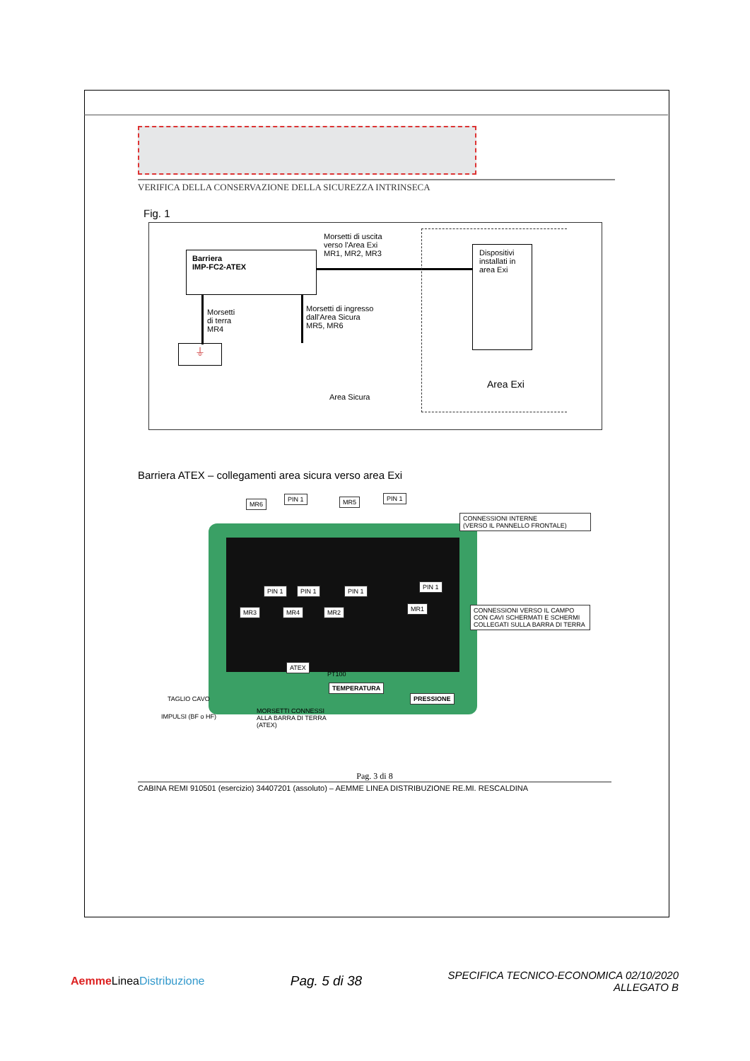VERIFICA DELLA CONSERVAZIONE DELLA SICUREZZA INTRINSECA
Fig. 1
Barriera
IMP-FC2-ATEX
Morsetti di uscita
verso l'Area Exi
MR1, MR2, MR3
Dispositivi installati in area Exi
Morsetti
di terra
MR4
⏚
Morsetti di ingresso
dall'Area Sicura
MR5, MR6
Area Exi
Area Sicura
Barriera ATEX – collegamenti area sicura verso area Exi
MR6
PIN 1 MR5 PIN 1
CONNESSIONI INTERNE
(VERSO IL PANNELLO FRONTALE)
PIN 1 PIN 1 PIN 1
PIN 1
MR3 MR4 MR2 MR1
CONNESSIONI VERSO IL CAMPO CON CAVI SCHERMATI E SCHERMI COLLEGATI SULLA BARRA DI TERRA
ATEX
TEMPERATURA
PT100
PRESSIONE
TAGLIO CAVO
IMPULSI (BF o HF)
MORSETTI CONNESSI
ALLA BARRA DI TERRA
(ATEX)
Pag. 3 di 8
CABINA REMI 910501 (esercizio) 34407201 (assoluto) – AEMME LINEA DISTRIBUZIONE RE.MI. RESCALDINA
Aemme LineaDistribuzione
Pag. 5 di 38
SPECIFICA TECNICO-ECONOMICA 02/10/2020
ALLEGATO B